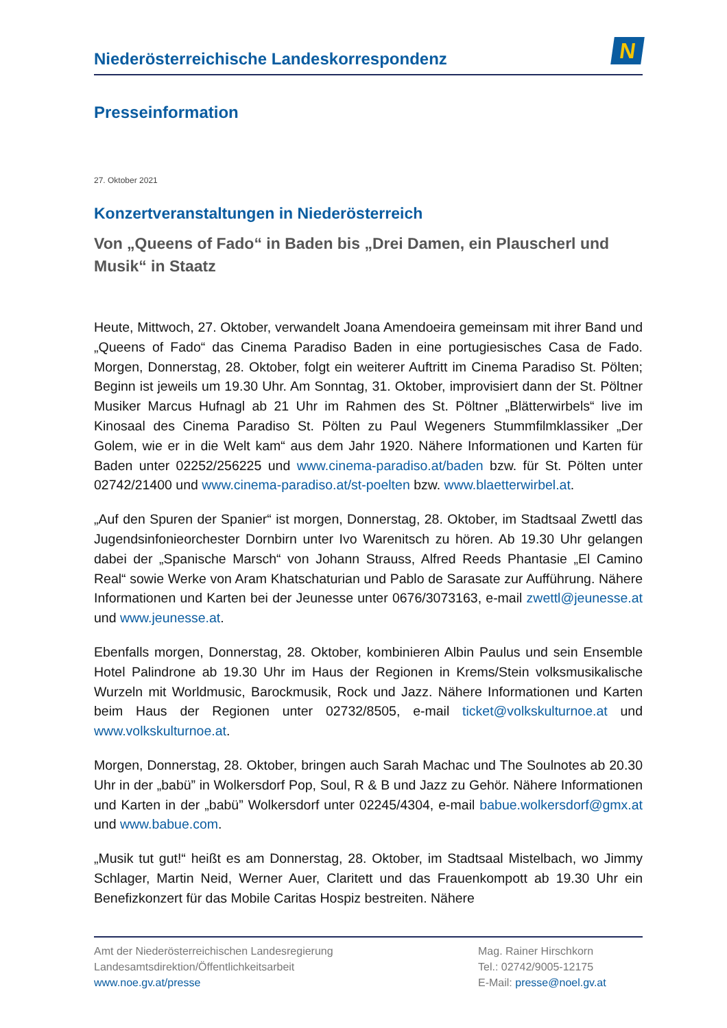Niederösterreichische Landeskorrespondenz
N
Presseinformation
27. Oktober 2021
Konzertveranstaltungen in Niederösterreich
Von „Queens of Fado“ in Baden bis „Drei Damen, ein Plauscherl und Musik“ in Staatz
Heute, Mittwoch, 27. Oktober, verwandelt Joana Amendoeira gemeinsam mit ihrer Band und „Queens of Fado“ das Cinema Paradiso Baden in eine portugiesisches Casa de Fado. Morgen, Donnerstag, 28. Oktober, folgt ein weiterer Auftritt im Cinema Paradiso St. Pölten; Beginn ist jeweils um 19.30 Uhr. Am Sonntag, 31. Oktober, improvisiert dann der St. Pöltner Musiker Marcus Hufnagl ab 21 Uhr im Rahmen des St. Pöltner „Blätterwirbels“ live im Kinosaal des Cinema Paradiso St. Pölten zu Paul Wegeners Stummfilmklassiker „Der Golem, wie er in die Welt kam“ aus dem Jahr 1920. Nähere Informationen und Karten für Baden unter 02252/256225 und www.cinema-paradiso.at/baden bzw. für St. Pölten unter 02742/21400 und www.cinema-paradiso.at/st-poelten bzw. www.blaetterwirbel.at.
„Auf den Spuren der Spanier“ ist morgen, Donnerstag, 28. Oktober, im Stadtsaal Zwettl das Jugendsinfonieorchester Dornbirn unter Ivo Warenitsch zu hören. Ab 19.30 Uhr gelangen dabei der „Spanische Marsch“ von Johann Strauss, Alfred Reeds Phantasie „El Camino Real“ sowie Werke von Aram Khatschaturian und Pablo de Sarasate zur Aufführung. Nähere Informationen und Karten bei der Jeunesse unter 0676/3073163, e-mail zwettl@jeunesse.at und www.jeunesse.at.
Ebenfalls morgen, Donnerstag, 28. Oktober, kombinieren Albin Paulus und sein Ensemble Hotel Palindrone ab 19.30 Uhr im Haus der Regionen in Krems/Stein volksmusikalische Wurzeln mit Worldmusic, Barockmusik, Rock und Jazz. Nähere Informationen und Karten beim Haus der Regionen unter 02732/8505, e-mail ticket@volkskulturnoe.at und www.volkskulturnoe.at.
Morgen, Donnerstag, 28. Oktober, bringen auch Sarah Machac und The Soulnotes ab 20.30 Uhr in der „babü” in Wolkersdorf Pop, Soul, R & B und Jazz zu Gehör. Nähere Informationen und Karten in der „babü” Wolkersdorf unter 02245/4304, e-mail babue.wolkersdorf@gmx.at und www.babue.com.
„Musik tut gut!“ heißt es am Donnerstag, 28. Oktober, im Stadtsaal Mistelbach, wo Jimmy Schlager, Martin Neid, Werner Auer, Claritett und das Frauenkompott ab 19.30 Uhr ein Benefizkonzert für das Mobile Caritas Hospiz bestreiten. Nähere
Amt der Niederösterreichischen Landesregierung
Landesamtsdirektion/Öffentlichkeitsarbeit
www.noe.gv.at/presse
Mag. Rainer Hirschkorn
Tel.: 02742/9005-12175
E-Mail: presse@noel.gv.at